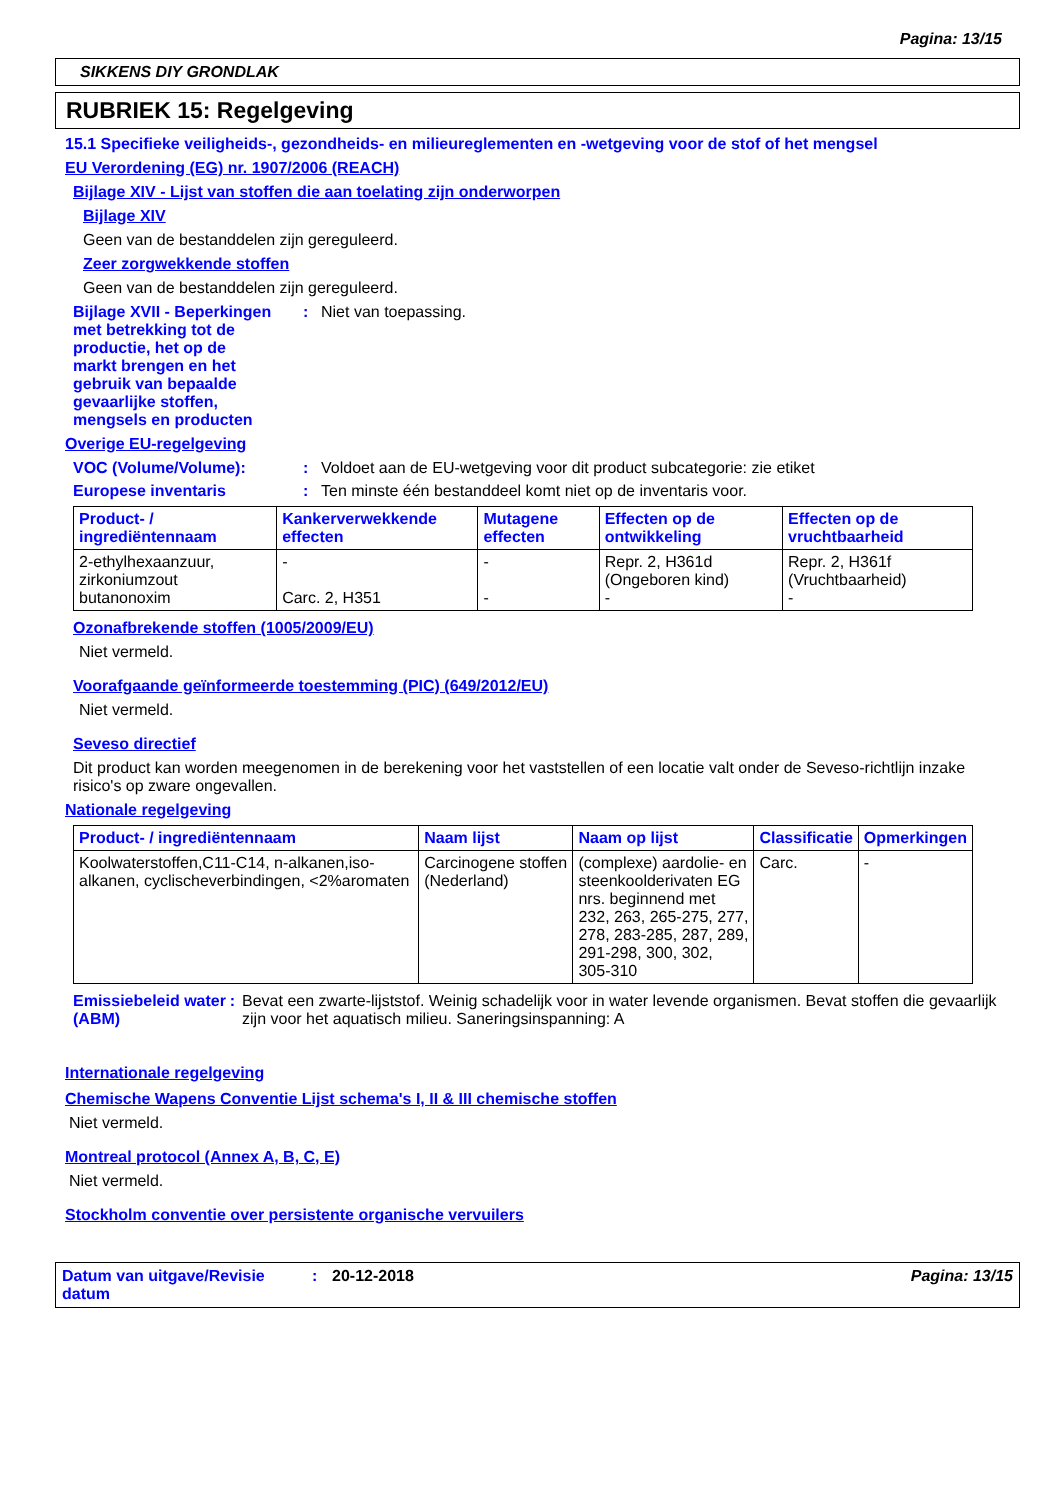Pagina: 13/15
SIKKENS DIY GRONDLAK
RUBRIEK 15: Regelgeving
15.1 Specifieke veiligheids-, gezondheids- en milieureglementen en -wetgeving voor de stof of het mengsel
EU Verordening (EG) nr. 1907/2006 (REACH)
Bijlage XIV - Lijst van stoffen die aan toelating zijn onderworpen
Bijlage XIV
Geen van de bestanddelen zijn gereguleerd.
Zeer zorgwekkende stoffen
Geen van de bestanddelen zijn gereguleerd.
Bijlage XVII - Beperkingen met betrekking tot de productie, het op de markt brengen en het gebruik van bepaalde gevaarlijke stoffen, mengsels en producten
: Niet van toepassing.
Overige EU-regelgeving
VOC (Volume/Volume): : Voldoet aan de EU-wetgeving voor dit product subcategorie: zie etiket
Europese inventaris : Ten minste één bestanddeel komt niet op de inventaris voor.
| Product- / ingrediëntennaam | Kankerverwekkende effecten | Mutagene effecten | Effecten op de ontwikkeling | Effecten op de vruchtbaarheid |
| --- | --- | --- | --- | --- |
| 2-ethylhexaanzuur, zirkoniumzout butanonoxim | - Carc. 2, H351 | - - | Repr. 2, H361d (Ongeboren kind) - | Repr. 2, H361f (Vruchtbaarheid) - |
Ozonafbrekende stoffen (1005/2009/EU)
Niet vermeld.
Voorafgaande geïnformeerde toestemming (PIC) (649/2012/EU)
Niet vermeld.
Seveso directief
Dit product kan worden meegenomen in de berekening voor het vaststellen of een locatie valt onder de Seveso-richtlijn inzake risico's op zware ongevallen.
Nationale regelgeving
| Product- / ingrediëntennaam | Naam lijst | Naam op lijst | Classificatie | Opmerkingen |
| --- | --- | --- | --- | --- |
| Koolwaterstoffen,C11-C14, n-alkanen,iso-alkanen, cyclischeverbindingen, <2%aromaten | Carcinogene stoffen (Nederland) | (complexe) aardolie- en steenkoolderivaten EG nrs. beginnend met 232, 263, 265-275, 277, 278, 283-285, 287, 289, 291-298, 300, 302, 305-310 | Carc. | - |
Emissiebeleid water (ABM)
: Bevat een zwarte-lijststof. Weinig schadelijk voor in water levende organismen. Bevat stoffen die gevaarlijk zijn voor het aquatisch milieu. Saneringsinspanning: A
Internationale regelgeving
Chemische Wapens Conventie Lijst schema's I, II & III chemische stoffen
Niet vermeld.
Montreal protocol (Annex A, B, C, E)
Niet vermeld.
Stockholm conventie over persistente organische vervuilers
Datum van uitgave/Revisie datum
: 20-12-2018 Pagina: 13/15